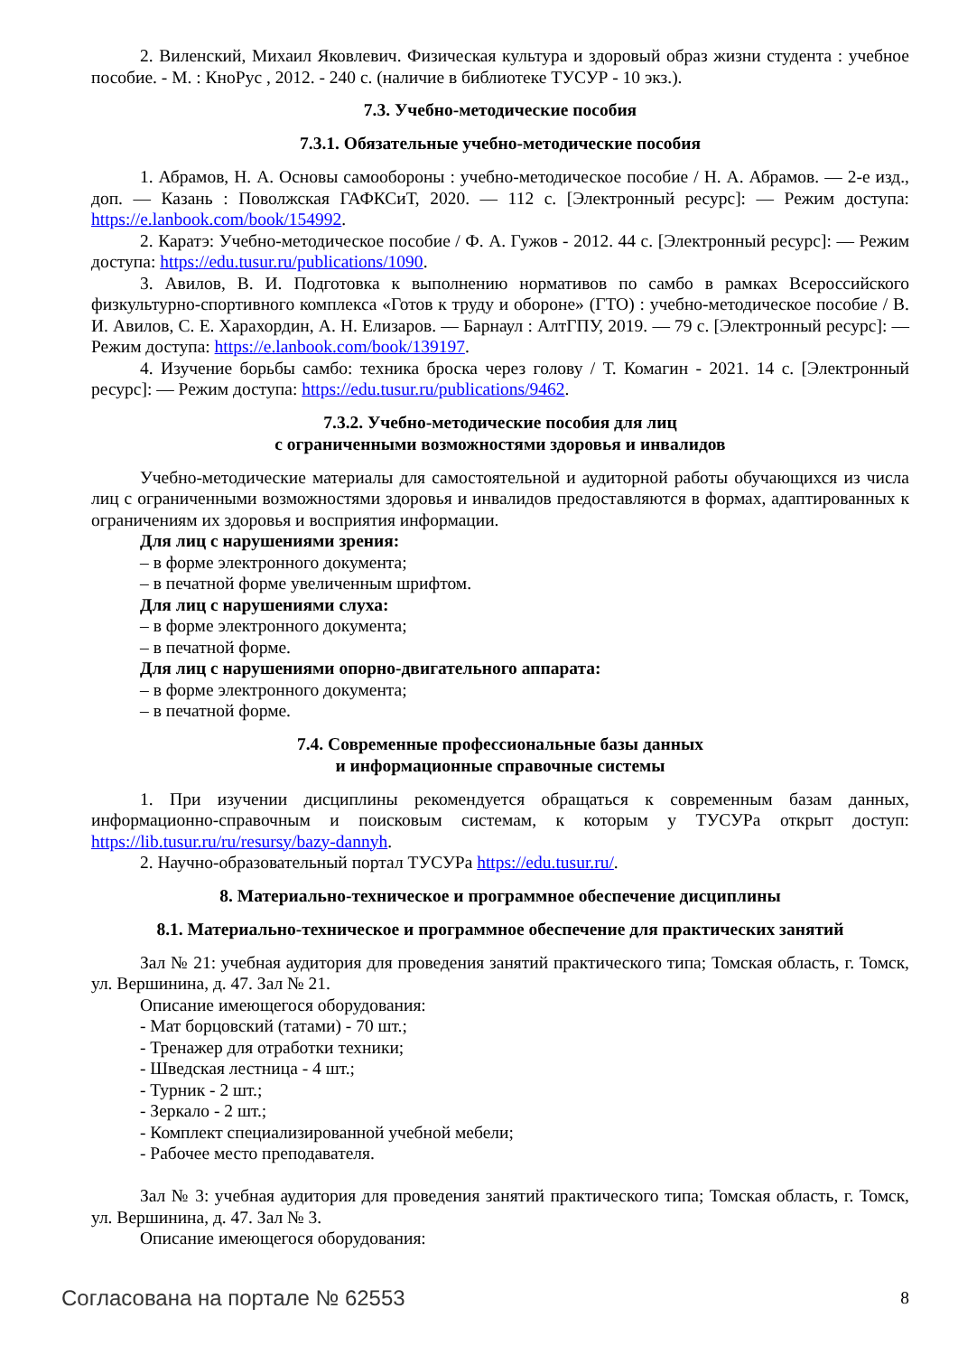2. Виленский, Михаил Яковлевич. Физическая культура и здоровый образ жизни студента : учебное пособие. - М. : КноРус , 2012. - 240 с. (наличие в библиотеке ТУСУР - 10 экз.).
7.3. Учебно-методические пособия
7.3.1. Обязательные учебно-методические пособия
1. Абрамов, Н. А. Основы самообороны : учебно-методическое пособие / Н. А. Абрамов. — 2-е изд., доп. — Казань : Поволжская ГАФКСиТ, 2020. — 112 с. [Электронный ресурс]: — Режим доступа: https://e.lanbook.com/book/154992.
2. Каратэ: Учебно-методическое пособие / Ф. А. Гужов - 2012. 44 с. [Электронный ресурс]: — Режим доступа: https://edu.tusur.ru/publications/1090.
3. Авилов, В. И. Подготовка к выполнению нормативов по самбо в рамках Всероссийского физкультурно-спортивного комплекса «Готов к труду и обороне» (ГТО) : учебно-методическое пособие / В. И. Авилов, С. Е. Харахордин, А. Н. Елизаров. — Барнаул : АлтГПУ, 2019. — 79 с. [Электронный ресурс]: — Режим доступа: https://e.lanbook.com/book/139197.
4. Изучение борьбы самбо: техника броска через голову / Т. Комагин - 2021. 14 с. [Электронный ресурс]: — Режим доступа: https://edu.tusur.ru/publications/9462.
7.3.2. Учебно-методические пособия для лиц
с ограниченными возможностями здоровья и инвалидов
Учебно-методические материалы для самостоятельной и аудиторной работы обучающихся из числа лиц с ограниченными возможностями здоровья и инвалидов предоставляются в формах, адаптированных к ограничениям их здоровья и восприятия информации.
Для лиц с нарушениями зрения:
– в форме электронного документа;
– в печатной форме увеличенным шрифтом.
Для лиц с нарушениями слуха:
– в форме электронного документа;
– в печатной форме.
Для лиц с нарушениями опорно-двигательного аппарата:
– в форме электронного документа;
– в печатной форме.
7.4. Современные профессиональные базы данных
и информационные справочные системы
1. При изучении дисциплины рекомендуется обращаться к современным базам данных, информационно-справочным и поисковым системам, к которым у ТУСУРа открыт доступ: https://lib.tusur.ru/ru/resursy/bazy-dannyh.
2. Научно-образовательный портал ТУСУРа https://edu.tusur.ru/.
8. Материально-техническое и программное обеспечение дисциплины
8.1. Материально-техническое и программное обеспечение для практических занятий
Зал № 21: учебная аудитория для проведения занятий практического типа; Томская область, г. Томск, ул. Вершинина, д. 47. Зал № 21.
Описание имеющегося оборудования:
- Мат борцовский (татами) - 70 шт.;
- Тренажер для отработки техники;
- Шведская лестница - 4 шт.;
- Турник - 2 шт.;
- Зеркало - 2 шт.;
- Комплект специализированной учебной мебели;
- Рабочее место преподавателя.
Зал № 3: учебная аудитория для проведения занятий практического типа; Томская область, г. Томск, ул. Вершинина, д. 47. Зал № 3.
Описание имеющегося оборудования:
Согласована на портале № 62553 8